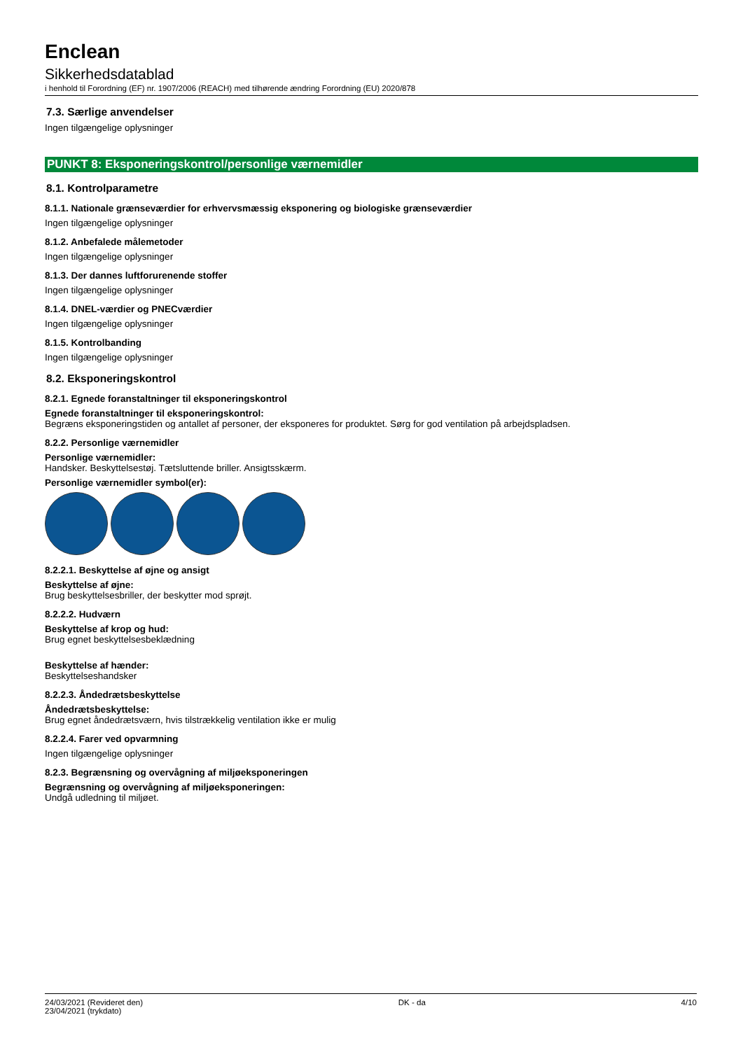Enclean
Sikkerhedsdatablad
i henhold til Forordning (EF) nr. 1907/2006 (REACH) med tilhørende ændring Forordning (EU) 2020/878
7.3. Særlige anvendelser
Ingen tilgængelige oplysninger
PUNKT 8: Eksponeringskontrol/personlige værnemidler
8.1. Kontrolparametre
8.1.1. Nationale grænseværdier for erhvervsmæssig eksponering og biologiske grænseværdier
Ingen tilgængelige oplysninger
8.1.2. Anbefalede målemetoder
Ingen tilgængelige oplysninger
8.1.3. Der dannes luftforurenende stoffer
Ingen tilgængelige oplysninger
8.1.4. DNEL-værdier og PNECværdier
Ingen tilgængelige oplysninger
8.1.5. Kontrolbanding
Ingen tilgængelige oplysninger
8.2. Eksponeringskontrol
8.2.1. Egnede foranstaltninger til eksponeringskontrol
Egnede foranstaltninger til eksponeringskontrol:
Begræns eksponeringstiden og antallet af personer, der eksponeres for produktet. Sørg for god ventilation på arbejdspladsen.
8.2.2. Personlige værnemidler
Personlige værnemidler:
Handsker. Beskyttelsestøj. Tætsluttende briller. Ansigtsskærm.
Personlige værnemidler symbol(er):
8.2.2.1. Beskyttelse af øjne og ansigt
Beskyttelse af øjne:
Brug beskyttelsesbriller, der beskytter mod sprøjt.
8.2.2.2. Hudværn
Beskyttelse af krop og hud:
Brug egnet beskyttelsesbeklædning
Beskyttelse af hænder:
Beskyttelseshandsker
8.2.2.3. Åndedrætsbeskyttelse
Åndedrætsbeskyttelse:
Brug egnet åndedrætsværn, hvis tilstrækkelig ventilation ikke er mulig
8.2.2.4. Farer ved opvarmning
Ingen tilgængelige oplysninger
8.2.3. Begrænsning og overvågning af miljøeksponeringen
Begrænsning og overvågning af miljøeksponeringen:
Undgå udledning til miljøet.
24/03/2021 (Revideret den)
23/04/2021 (trykdato)
DK - da 4/10